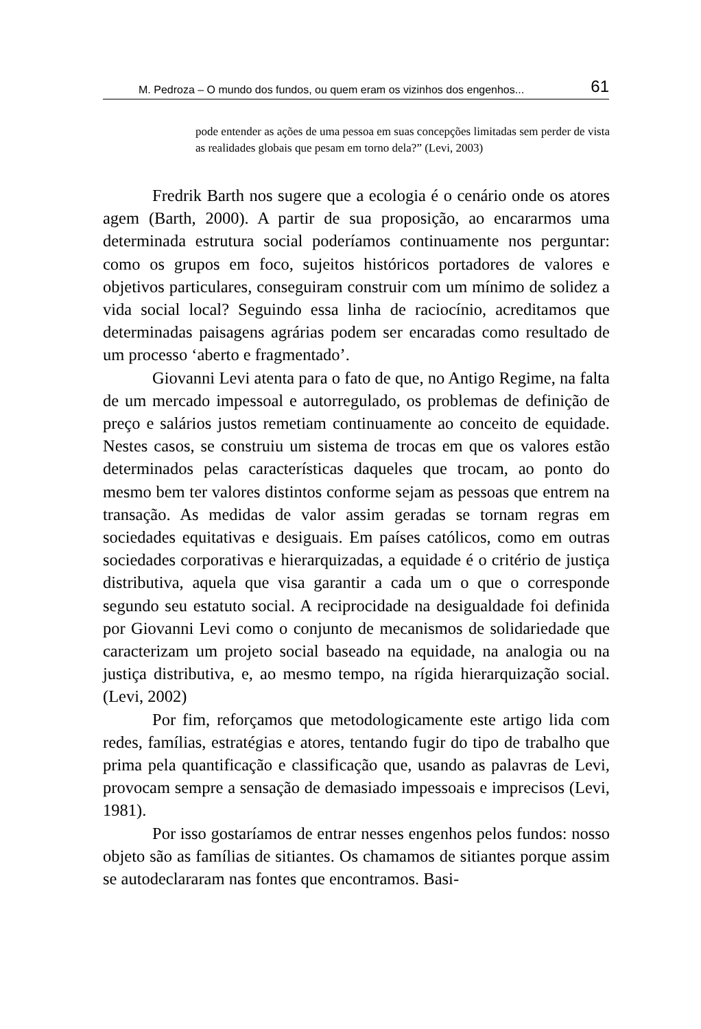M. Pedroza – O mundo dos fundos, ou quem eram os vizinhos dos engenhos... 61
pode entender as ações de uma pessoa em suas concepções limitadas sem perder de vista as realidades globais que pesam em torno dela?” (Levi, 2003)
Fredrik Barth nos sugere que a ecologia é o cenário onde os atores agem (Barth, 2000). A partir de sua proposição, ao encararmos uma determinada estrutura social poderíamos continuamente nos perguntar: como os grupos em foco, sujeitos históricos portadores de valores e objetivos particulares, conseguiram construir com um mínimo de solidez a vida social local? Seguindo essa linha de raciocínio, acreditamos que determinadas paisagens agrárias podem ser encaradas como resultado de um processo ‘aberto e fragmentado’.
Giovanni Levi atenta para o fato de que, no Antigo Regime, na falta de um mercado impessoal e autorregulado, os problemas de definição de preço e salários justos remetiam continuamente ao conceito de equidade. Nestes casos, se construiu um sistema de trocas em que os valores estão determinados pelas características daqueles que trocam, ao ponto do mesmo bem ter valores distintos conforme sejam as pessoas que entrem na transação. As medidas de valor assim geradas se tornam regras em sociedades equitativas e desiguais. Em países católicos, como em outras sociedades corporativas e hierarquizadas, a equidade é o critério de justiça distributiva, aquela que visa garantir a cada um o que o corresponde segundo seu estatuto social. A reciprocidade na desigualdade foi definida por Giovanni Levi como o conjunto de mecanismos de solidariedade que caracterizam um projeto social baseado na equidade, na analogia ou na justiça distributiva, e, ao mesmo tempo, na rígida hierarquização social. (Levi, 2002)
Por fim, reforçamos que metodologicamente este artigo lida com redes, famílias, estratégias e atores, tentando fugir do tipo de trabalho que prima pela quantificação e classificação que, usando as palavras de Levi, provocam sempre a sensação de demasiado impessoais e imprecisos (Levi, 1981).
Por isso gostaríamos de entrar nesses engenhos pelos fundos: nosso objeto são as famílias de sitiantes. Os chamamos de sitiantes porque assim se autodeclararam nas fontes que encontramos. Basi-